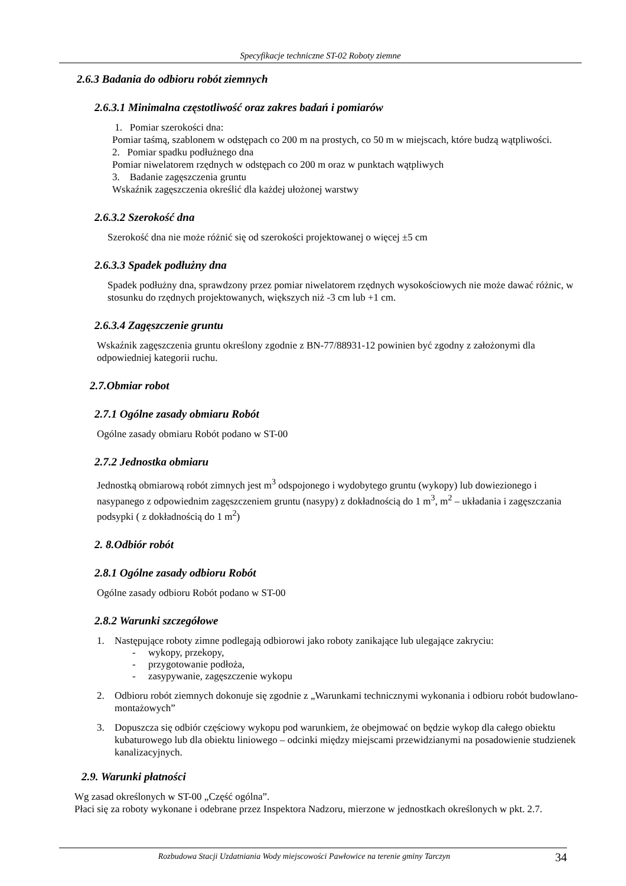Specyfikacje techniczne ST-02 Roboty ziemne
2.6.3 Badania do odbioru robót ziemnych
2.6.3.1 Minimalna częstotliwość oraz zakres badań i pomiarów
1. Pomiar szerokości dna:
Pomiar taśmą, szablonem w odstępach co 200 m na prostych, co 50 m w miejscach, które budzą wątpliwości.
2. Pomiar spadku podłużnego dna
Pomiar niwelatorem rzędnych w odstępach co 200 m oraz w punktach wątpliwych
3. Badanie zagęszczenia gruntu
Wskaźnik zagęszczenia określić dla każdej ułożonej warstwy
2.6.3.2 Szerokość dna
Szerokość dna nie może różnić się od szerokości projektowanej o więcej ±5 cm
2.6.3.3 Spadek podłużny dna
Spadek podłużny dna, sprawdzony przez pomiar niwelatorem rzędnych wysokościowych nie może dawać różnic, w stosunku do rzędnych projektowanych, większych niż -3 cm lub +1 cm.
2.6.3.4 Zagęszczenie gruntu
Wskaźnik zagęszczenia gruntu określony zgodnie z BN-77/88931-12 powinien być zgodny z założonymi dla odpowiedniej kategorii ruchu.
2.7.Obmiar robot
2.7.1 Ogólne zasady obmiaru Robót
Ogólne zasady obmiaru Robót podano w ST-00
2.7.2 Jednostka obmiaru
Jednostką obmiarową robót zimnych jest m<sup>3</sup> odspojonego i wydobytego gruntu (wykopy) lub dowiezionego i nasypanego z odpowiednim zagęszczeniem gruntu (nasypy) z dokładnością do 1 m<sup>3</sup>, m<sup>2</sup> – układania i zagęszczania podsypki ( z dokładnością do 1 m<sup>2</sup>)
2. 8.Odbiór robót
2.8.1 Ogólne zasady odbioru Robót
Ogólne zasady odbioru Robót podano w ST-00
2.8.2 Warunki szczegółowe
1. Następujące roboty zimne podlegają odbiorowi jako roboty zanikające lub ulegające zakryciu:
- wykopy, przekopy,
- przygotowanie podłoża,
- zasypywanie, zagęszczenie wykopu
2. Odbioru robót ziemnych dokonuje się zgodnie z „Warunkami technicznymi wykonania i odbioru robót budowlano-montażowych”
3. Dopuszcza się odbiór częściowy wykopu pod warunkiem, że obejmować on będzie wykop dla całego obiektu kubaturowego lub dla obiektu liniowego – odcinki między miejscami przewidzianymi na posadowienie studzienek kanalizacyjnych.
2.9. Warunki płatności
Wg zasad określonych w ST-00 „Część ogólna”.
Płaci się za roboty wykonane i odebrane przez Inspektora Nadzoru, mierzone w jednostkach określonych w pkt. 2.7.
Rozbudowa Stacji Uzdatniania Wody miejscowości Pawłowice na terenie gminy Tarczyn 34